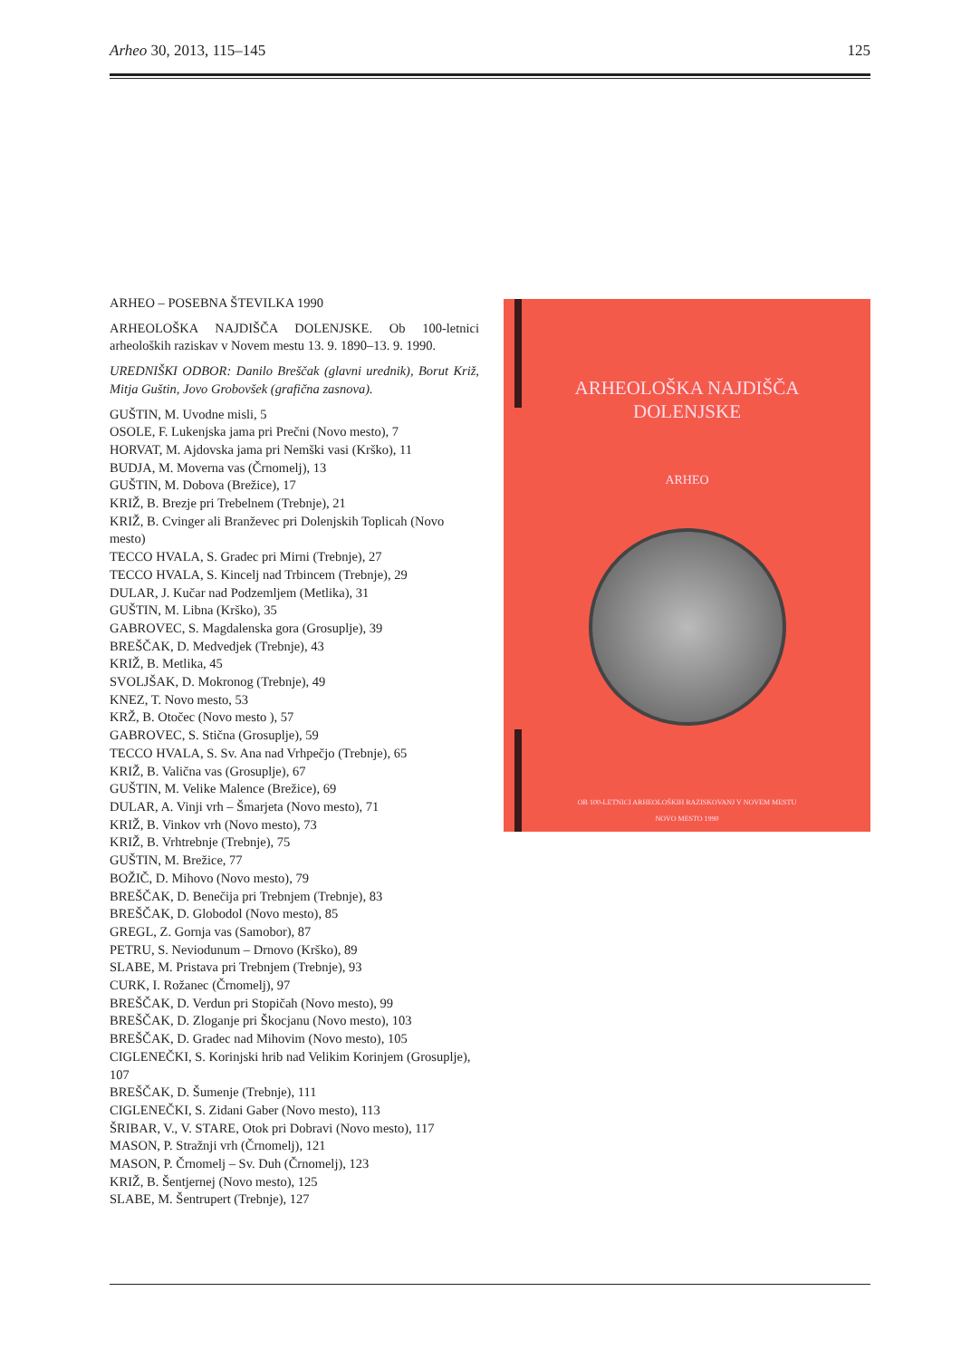Arheo 30, 2013, 115–145 125
ARHEO – POSEBNA ŠTEVILKA 1990
ARHEOLOŠKA NAJDIŠČA DOLENJSKE. Ob 100-letnici arheoloških raziskav v Novem mestu 13. 9. 1890–13. 9. 1990.
UREDNIŠKI ODBOR: Danilo Breščak (glavni urednik), Borut Križ, Mitja Guštin, Jovo Grobovšek (grafična zasnova).
GUŠTIN, M. Uvodne misli, 5
OSOLE, F. Lukenjska jama pri Prečni (Novo mesto), 7
HORVAT, M. Ajdovska jama pri Nemški vasi (Krško), 11
BUDJA, M. Moverna vas (Črnomelj), 13
GUŠTIN, M. Dobova (Brežice), 17
KRIŽ, B. Brezje pri Trebelnem (Trebnje), 21
KRIŽ, B. Cvinger ali Branževec pri Dolenjskih Toplicah (Novo mesto)
TECCO HVALA, S. Gradec pri Mirni (Trebnje), 27
TECCO HVALA, S. Kincelj nad Trbincem (Trebnje), 29
DULAR, J. Kučar nad Podzemljem (Metlika), 31
GUŠTIN, M. Libna (Krško), 35
GABROVEC, S. Magdalenska gora (Grosuplje), 39
BREŠČAK, D. Medvedjek (Trebnje), 43
KRIŽ, B. Metlika, 45
SVOLJŠAK, D. Mokronog (Trebnje), 49
KNEZ, T. Novo mesto, 53
KRŽ, B. Otočec (Novo mesto ), 57
GABROVEC, S. Stična (Grosuplje), 59
TECCO HVALA, S. Sv. Ana nad Vrhpečjo (Trebnje), 65
KRIŽ, B. Valična vas (Grosuplje), 67
GUŠTIN, M. Velike Malence (Brežice), 69
DULAR, A. Vinji vrh – Šmarjeta (Novo mesto), 71
KRIŽ, B. Vinkov vrh (Novo mesto), 73
KRIŽ, B. Vrhtrebnje (Trebnje), 75
GUŠTIN, M. Brežice, 77
BOŽIČ, D. Mihovo (Novo mesto), 79
BREŠČAK, D. Benečija pri Trebnjem (Trebnje), 83
BREŠČAK, D. Globodol (Novo mesto), 85
GREGL, Z. Gornja vas (Samobor), 87
PETRU, S. Neviodunum – Drnovo (Krško), 89
SLABE, M. Pristava pri Trebnjem (Trebnje), 93
CURK, I. Rožanec (Črnomelj), 97
BREŠČAK, D. Verdun pri Stopičah (Novo mesto), 99
BREŠČAK, D. Zloganje pri Škocjanu (Novo mesto), 103
BREŠČAK, D. Gradec nad Mihovim (Novo mesto), 105
CIGLENEČKI, S. Korinjski hrib nad Velikim Korinjem (Grosuplje), 107
BREŠČAK, D. Šumenje (Trebnje), 111
CIGLENEČKI, S. Zidani Gaber (Novo mesto), 113
ŠRIBAR, V., V. STARE, Otok pri Dobravi (Novo mesto), 117
MASON, P. Stražnji vrh (Črnomelj), 121
MASON, P. Črnomelj – Sv. Duh (Črnomelj), 123
KRIŽ, B. Šentjernej (Novo mesto), 125
SLABE, M. Šentrupert (Trebnje), 127
ARHEOLOŠKA NAJDIŠČA
DOLENJSKE
ARHEO
OB 100-LETNICI ARHEOLOŠKIH RAZISKOVANJ V NOVEM MESTU
NOVO MESTO 1990